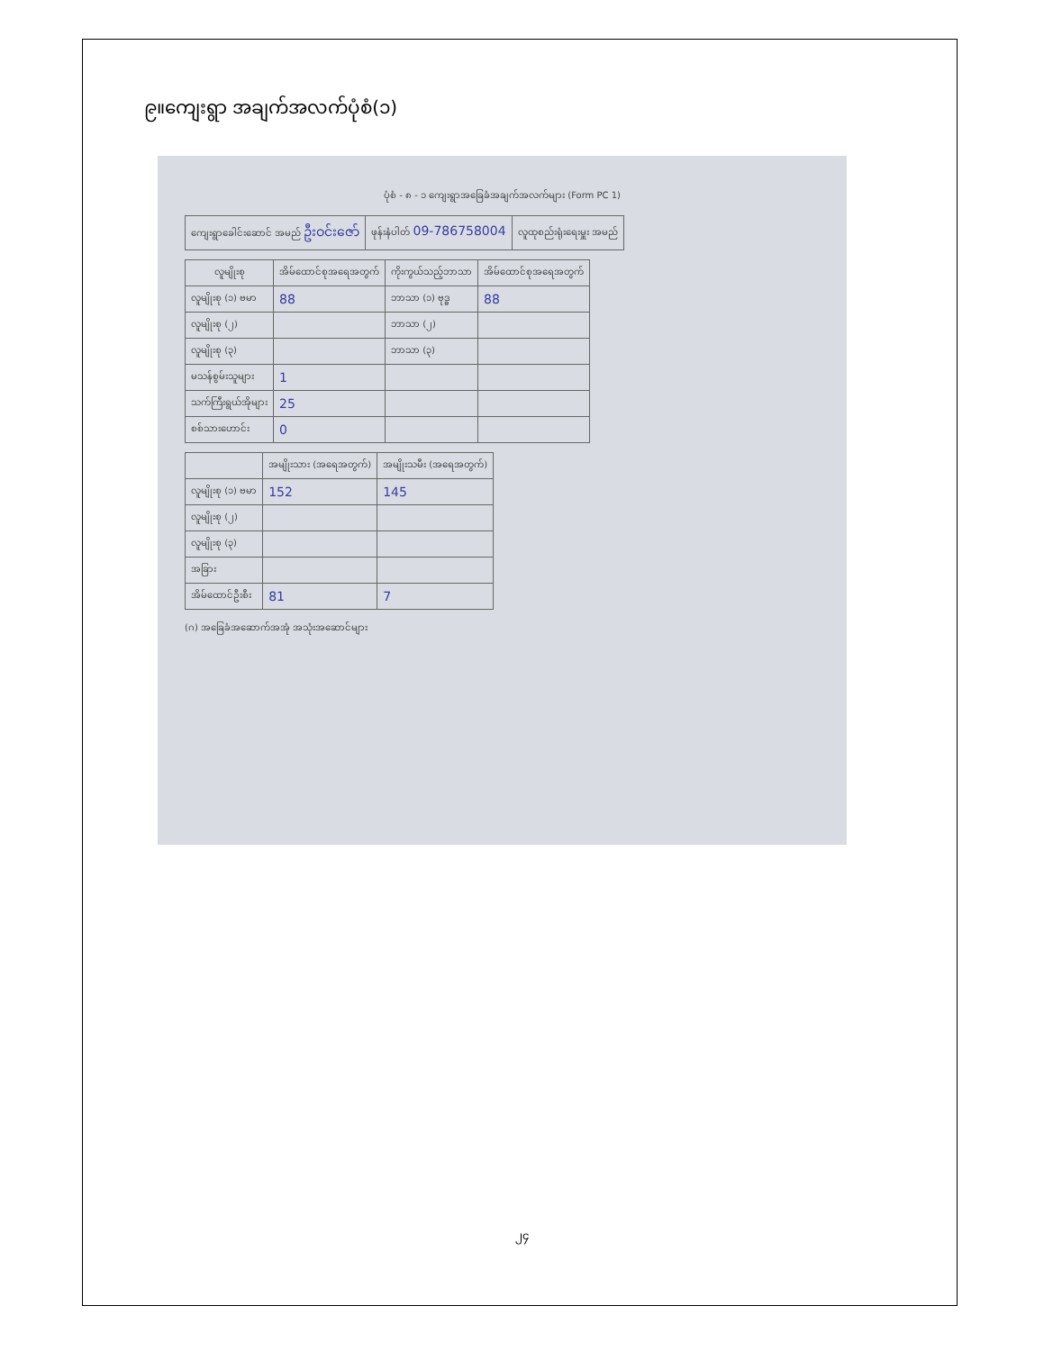၉။ကျေးရွာ အချက်အလက်ပုံစံ(၁)
ပုံစံ - ၈ - ၁ ကျေးရွာအခြေခံအချက်အလက်များ (Form PC 1)
| ကျေးရွာခေါင်းဆောင် အမည် ဦးဝင်းဇော် | ဖုန်းနံပါတ် 09-786758004 | လူထုစည်းရုံးရေးမှူး အမည် |
| လူမျိုးစု | အိမ်ထောင်စုအရေအတွက် | ကိုးကွယ်သည့်ဘာသာ | အိမ်ထောင်စုအရေအတွက် |
| --- | --- | --- | --- |
| လူမျိုးစု (၁) ဗမာ | 88 | ဘာသာ (၁) ဗုဒ္ဓ | 88 |
| လူမျိုးစု (၂) | | ဘာသာ (၂) | |
| လူမျိုးစု (၃) | | ဘာသာ (၃) | |
| မသန်စွမ်းသူများ | 1 | | |
| သက်ကြီးရွယ်အိုများ | 25 | | |
| စစ်သားဟောင်း | 0 | | |
| | အမျိုးသား (အရေအတွက်) | အမျိုးသမီး (အရေအတွက်) |
| --- | --- | --- |
| လူမျိုးစု (၁) ဗမာ | 152 | 145 |
| လူမျိုးစု (၂) | | |
| လူမျိုးစု (၃) | | |
| အခြား | | |
| အိမ်ထောင်ဦးစီး | 81 | 7 |
(ဂ) အခြေခံအဆောက်အအုံ အသုံးအဆောင်များ
၂၄